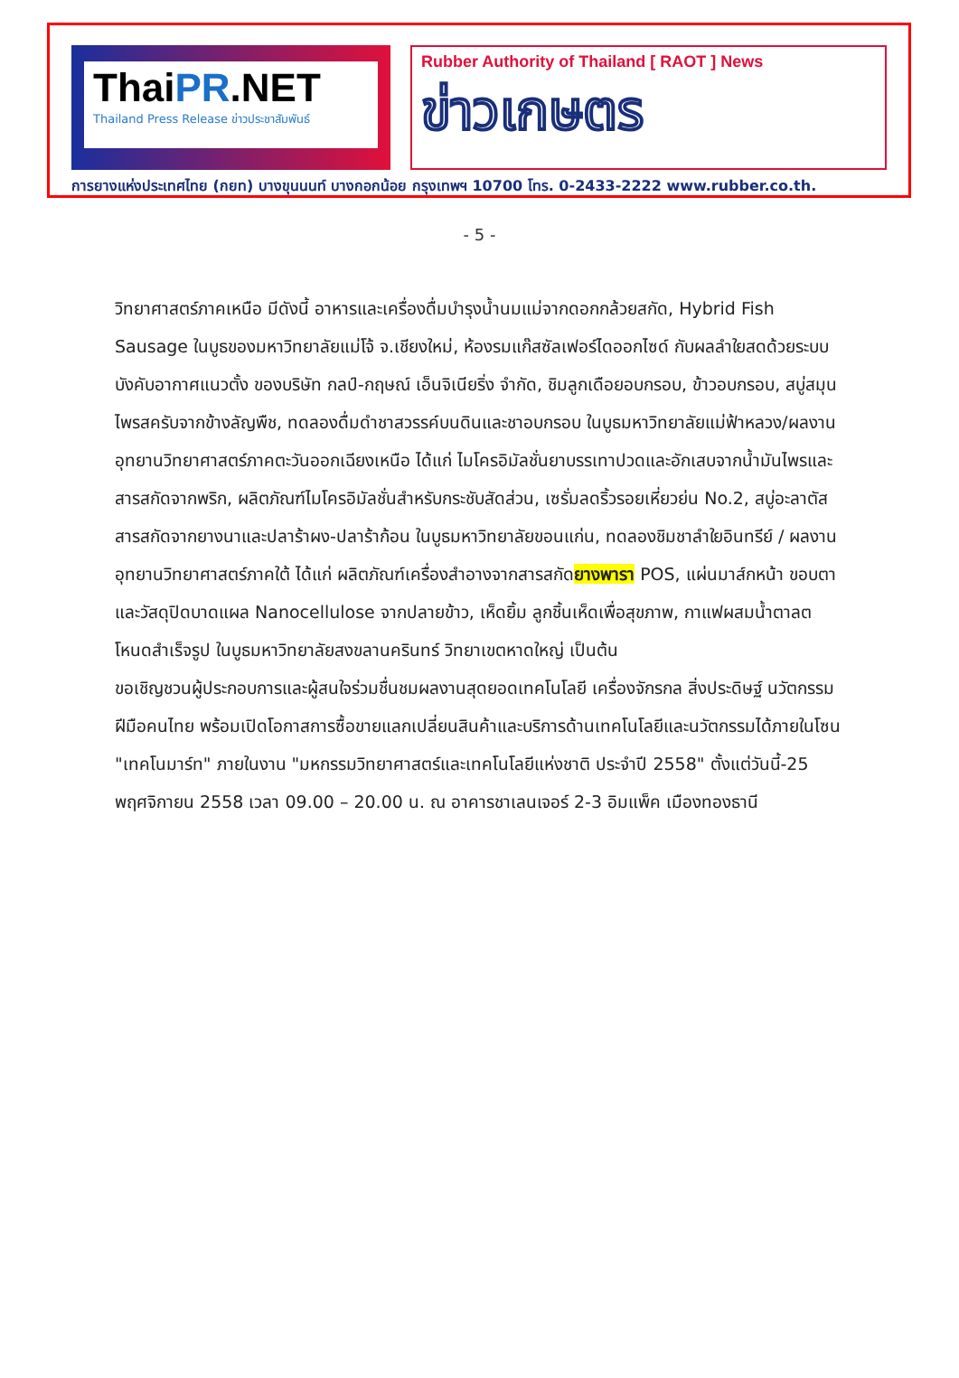ThaiPR.NET
Thailand Press Release ข่าวประชาสัมพันธ์
Rubber Authority of Thailand [ RAOT ] News
ข่าวเกษตร
การยางแห่งประเทศไทย (กยท) บางขุนนนท์ บางกอกน้อย กรุงเทพฯ 10700 โทร. 0-2433-2222 www.rubber.co.th.
- 5 -
วิทยาศาสตร์ภาคเหนือ มีดังนี้ อาหารและเครื่องดื่มบำรุงน้ำนมแม่จากดอกกล้วยสกัด, Hybrid Fish Sausage ในบูธของมหาวิทยาลัยแม่โจ้ จ.เชียงใหม่, ห้องรมแก๊สซัลเฟอร์ไดออกไซด์ กับผลลำใยสดด้วยระบบบังคับอากาศแนวตั้ง ของบริษัท กลป์-กฤษณ์ เอ็นจิเนียริ่ง จำกัด, ชิมลูกเดือยอบกรอบ, ข้าวอบกรอบ, สบู่สมุนไพรสครับจากข้างลัญพืช, ทดลองดื่มดำชาสวรรค์บนดินและชาอบกรอบ ในบูธมหาวิทยาลัยแม่ฟ้าหลวง/ผลงานอุทยานวิทยาศาสตร์ภาคตะวันออกเฉียงเหนือ ได้แก่ ไมโครอิมัลชั่นยาบรรเทาปวดและอักเสบจากน้ำมันไพรและสารสกัดจากพริก, ผลิตภัณฑ์ไมโครอิมัลชั่นสำหรับกระชับสัดส่วน, เซรั่มลดริ้วรอยเหี่ยวย่น No.2, สบู่อะลาตัส สารสกัดจากยางนาและปลาร้าผง-ปลาร้าก้อน ในบูธมหาวิทยาลัยขอนแก่น, ทดลองชิมชาลำใยอินทรีย์ / ผลงานอุทยานวิทยาศาสตร์ภาคใต้ ได้แก่ ผลิตภัณฑ์เครื่องสำอางจากสารสกัดยางพารา POS, แผ่นมาส์กหน้า ขอบตา และวัสดุปิดบาดแผล Nanocellulose จากปลายข้าว, เห็ดยิ้ม ลูกชิ้นเห็ดเพื่อสุขภาพ, กาแฟผสมน้ำตาลตโหนดสำเร็จรูป ในบูธมหาวิทยาลัยสงขลานครินทร์ วิทยาเขตหาดใหญ่ เป็นต้น
ขอเชิญชวนผู้ประกอบการและผู้สนใจร่วมชื่นชมผลงานสุดยอดเทคโนโลยี เครื่องจักรกล สิ่งประดิษฐ์ นวัตกรรมฝีมือคนไทย พร้อมเปิดโอกาสการซื้อขายแลกเปลี่ยนสินค้าและบริการด้านเทคโนโลยีและนวัตกรรมได้ภายในโซน "เทคโนมาร์ท" ภายในงาน "มหกรรมวิทยาศาสตร์และเทคโนโลยีแห่งชาติ ประจำปี 2558" ตั้งแต่วันนี้-25 พฤศจิกายน 2558 เวลา 09.00 – 20.00 น. ณ อาคารชาเลนเจอร์ 2-3 อิมแพ็ค เมืองทองธานี